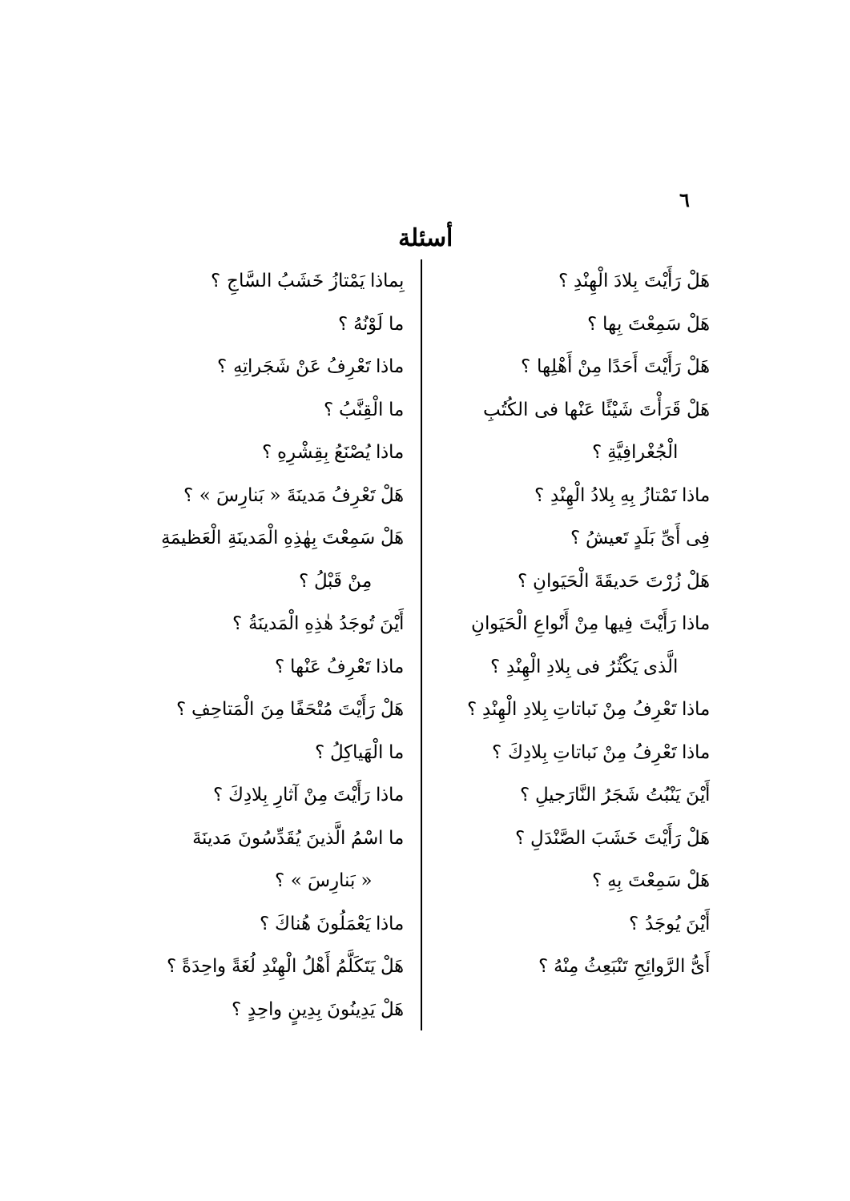٦
أسئلة
هَلْ رَأَيْتَ بِلادَ الْهِنْدِ ؟
هَلْ سَمِعْتَ بِها ؟
هَلْ رَأَيْتَ أَحَدًا مِنْ أَهْلِها ؟
هَلْ قَرَأْتَ شَيْئًا عَنْها فى الكُتُبِ
الْجُغْرافِيَّةِ ؟
ماذا تَمْتازُ بِهِ بِلادُ الْهِنْدِ ؟
فِى أَىِّ بَلَدٍ تَعيشُ ؟
هَلْ زُرْتَ حَديقَةَ الْحَيَوانِ ؟
ماذا رَأَيْتَ فِيها مِنْ أَنْواعِ الْحَيَوانِ
الَّذى يَكْثُرُ فى بِلادِ الْهِنْدِ ؟
ماذا تَعْرِفُ مِنْ نَباتاتِ بِلادِ الْهِنْدِ ؟
ماذا تَعْرِفُ مِنْ نَباتاتِ بِلادِكَ ؟
أَيْنَ يَنْبُتُ شَجَرُ النَّارَجيلِ ؟
هَلْ رَأَيْتَ خَشَبَ الصَّنْدَلِ ؟
هَلْ سَمِعْتَ بِهِ ؟
أَيْنَ يُوجَدُ ؟
أَىُّ الرَّوائِحِ تَنْبَعِثُ مِنْهُ ؟
بِماذا يَمْتازُ خَشَبُ السَّاجِ ؟
ما لَوْنُهُ ؟
ماذا تَعْرِفُ عَنْ شَجَراتِهِ ؟
ما الْقِنَّبُ ؟
ماذا يُصْنَعُ بِقِشْرِهِ ؟
هَلْ تَعْرِفُ مَدينَةَ « بَنارِسَ » ؟
هَلْ سَمِعْتَ بِهٰذِهِ الْمَدينَةِ الْعَظيمَةِ
مِنْ قَبْلُ ؟
أَيْنَ تُوجَدُ هٰذِهِ الْمَدينَةُ ؟
ماذا تَعْرِفُ عَنْها ؟
هَلْ رَأَيْتَ مُتْحَفًا مِنَ الْمَتاحِفِ ؟
ما الْهَياكِلُ ؟
ماذا رَأَيْتَ مِنْ آثارِ بِلادِكَ ؟
ما اسْمُ الَّذينَ يُقَدِّسُونَ مَدينَةَ
« بَنارِسَ » ؟
ماذا يَعْمَلُونَ هُناكَ ؟
هَلْ يَتَكَلَّمُ أَهْلُ الْهِنْدِ لُغَةً واحِدَةً ؟
هَلْ يَدِينُونَ بِدِينٍ واحِدٍ ؟